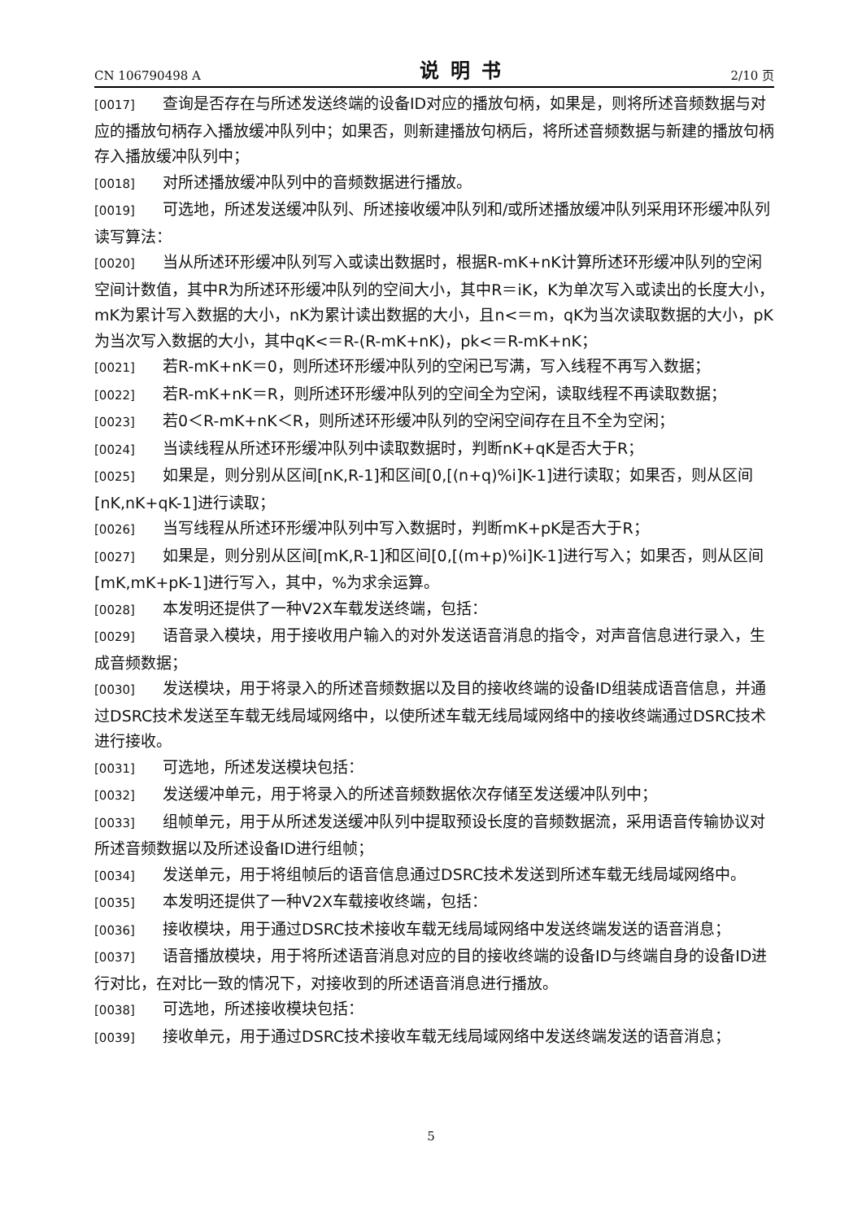CN 106790498 A 说明书 2/10 页
[0017] 查询是否存在与所述发送终端的设备ID对应的播放句柄，如果是，则将所述音频数据与对应的播放句柄存入播放缓冲队列中；如果否，则新建播放句柄后，将所述音频数据与新建的播放句柄存入播放缓冲队列中；
[0018] 对所述播放缓冲队列中的音频数据进行播放。
[0019] 可选地，所述发送缓冲队列、所述接收缓冲队列和/或所述播放缓冲队列采用环形缓冲队列读写算法：
[0020] 当从所述环形缓冲队列写入或读出数据时，根据R-mK+nK计算所述环形缓冲队列的空闲空间计数值，其中R为所述环形缓冲队列的空间大小，其中R＝iK，K为单次写入或读出的长度大小，mK为累计写入数据的大小，nK为累计读出数据的大小，且n<＝m，qK为当次读取数据的大小，pK为当次写入数据的大小，其中qK<＝R-(R-mK+nK)，pk<＝R-mK+nK；
[0021] 若R-mK+nK＝0，则所述环形缓冲队列的空闲已写满，写入线程不再写入数据；
[0022] 若R-mK+nK＝R，则所述环形缓冲队列的空间全为空闲，读取线程不再读取数据；
[0023] 若0＜R-mK+nK＜R，则所述环形缓冲队列的空闲空间存在且不全为空闲；
[0024] 当读线程从所述环形缓冲队列中读取数据时，判断nK+qK是否大于R；
[0025] 如果是，则分别从区间[nK,R-1]和区间[0,[(n+q)%i]K-1]进行读取；如果否，则从区间[nK,nK+qK-1]进行读取；
[0026] 当写线程从所述环形缓冲队列中写入数据时，判断mK+pK是否大于R；
[0027] 如果是，则分别从区间[mK,R-1]和区间[0,[(m+p)%i]K-1]进行写入；如果否，则从区间[mK,mK+pK-1]进行写入，其中，%为求余运算。
[0028] 本发明还提供了一种V2X车载发送终端，包括：
[0029] 语音录入模块，用于接收用户输入的对外发送语音消息的指令，对声音信息进行录入，生成音频数据；
[0030] 发送模块，用于将录入的所述音频数据以及目的接收终端的设备ID组装成语音信息，并通过DSRC技术发送至车载无线局域网络中，以使所述车载无线局域网络中的接收终端通过DSRC技术进行接收。
[0031] 可选地，所述发送模块包括：
[0032] 发送缓冲单元，用于将录入的所述音频数据依次存储至发送缓冲队列中；
[0033] 组帧单元，用于从所述发送缓冲队列中提取预设长度的音频数据流，采用语音传输协议对所述音频数据以及所述设备ID进行组帧；
[0034] 发送单元，用于将组帧后的语音信息通过DSRC技术发送到所述车载无线局域网络中。
[0035] 本发明还提供了一种V2X车载接收终端，包括：
[0036] 接收模块，用于通过DSRC技术接收车载无线局域网络中发送终端发送的语音消息；
[0037] 语音播放模块，用于将所述语音消息对应的目的接收终端的设备ID与终端自身的设备ID进行对比，在对比一致的情况下，对接收到的所述语音消息进行播放。
[0038] 可选地，所述接收模块包括：
[0039] 接收单元，用于通过DSRC技术接收车载无线局域网络中发送终端发送的语音消息；
5